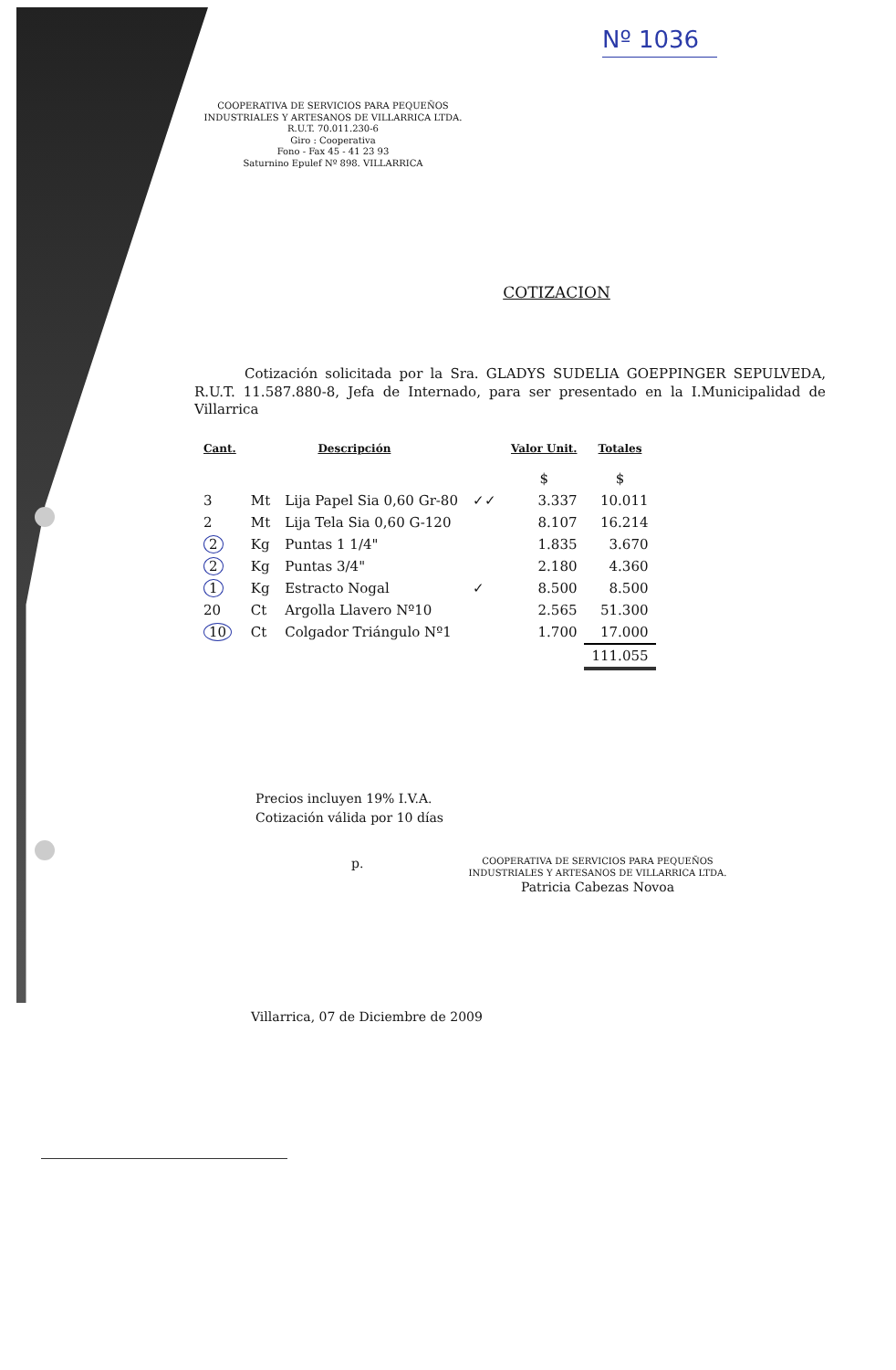Nº 1036
COOPERATIVA DE SERVICIOS PARA PEQUEÑOS
INDUSTRIALES Y ARTESANOS DE VILLARRICA LTDA.
R.U.T. 70.011.230-6
Giro : Cooperativa
Fono - Fax 45 - 41 23 93
Saturnino Epulef Nº 898. VILLARRICA
COTIZACION
Cotización solicitada por la Sra. GLADYS SUDELIA GOEPPINGER SEPULVEDA, R.U.T. 11.587.880-8, Jefa de Internado, para ser presentado en la I.Municipalidad de Villarrica
| Cant. | Descripción | | | Valor Unit. | Totales |
| --- | --- | --- | --- | --- | --- |
| | | | | $ | $ |
| 3 | Mt | Lija Papel Sia 0,60 Gr-80 | ✓✓ | 3.337 | 10.011 |
| 2 | Mt | Lija Tela Sia 0,60 G-120 | | 8.107 | 16.214 |
| 2 | Kg | Puntas 1 1/4" | | 1.835 | 3.670 |
| 2 | Kg | Puntas 3/4" | | 2.180 | 4.360 |
| 1 | Kg | Estracto Nogal | ✓ | 8.500 | 8.500 |
| 20 | Ct | Argolla Llavero Nº10 | | 2.565 | 51.300 |
| 10 | Ct | Colgador Triángulo Nº1 | | 1.700 | 17.000 |
| | | | | | 111.055 |
Precios incluyen 19% I.V.A.
Cotización válida por 10 días
p. COOPERATIVA DE SERVICIOS PARA PEQUEÑOS
INDUSTRIALES Y ARTESANOS DE VILLARRICA LTDA.
Patricia Cabezas Novoa
Villarrica, 07 de Diciembre de 2009